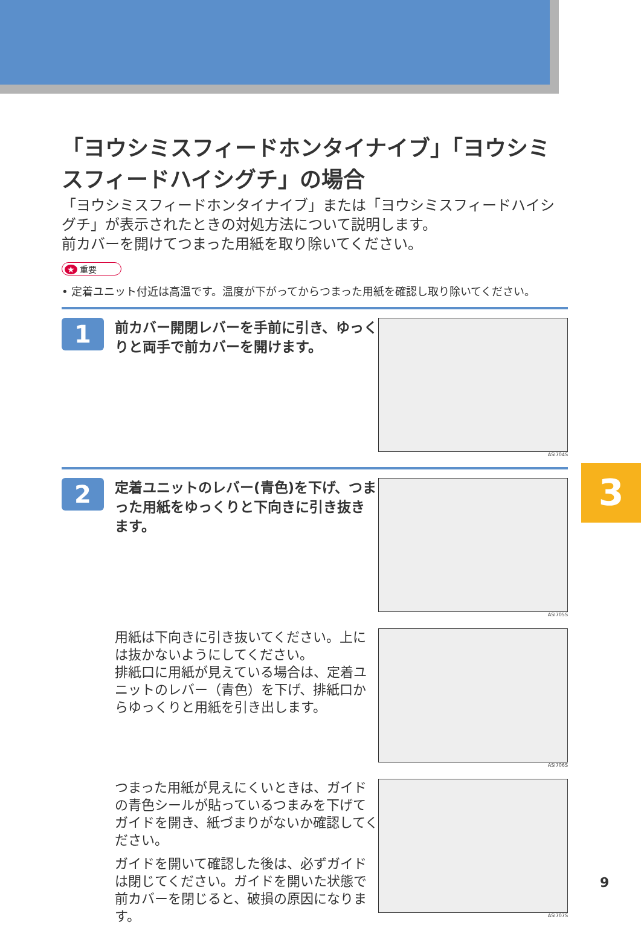3
「ヨウシミスフィードホンタイナイブ」「ヨウシミスフィードハイシグチ」の場合
「ヨウシミスフィードホンタイナイブ」または「ヨウシミスフィードハイシグチ」が表示されたときの対処方法について説明します。
前カバーを開けてつまった用紙を取り除いてください。
★ 重要
• 定着ユニット付近は高温です。温度が下がってからつまった用紙を確認し取り除いてください。
1
前カバー開閉レバーを手前に引き、ゆっくりと両手で前カバーを開けます。
ASI704S
2
定着ユニットのレバー(青色)を下げ、つまった用紙をゆっくりと下向きに引き抜きます。
ASI705S
用紙は下向きに引き抜いてください。上には抜かないようにしてください。
排紙口に用紙が見えている場合は、定着ユニットのレバー（青色）を下げ、排紙口からゆっくりと用紙を引き出します。
ASI706S
つまった用紙が見えにくいときは、ガイドの青色シールが貼っているつまみを下げてガイドを開き、紙づまりがないか確認してください。
ガイドを開いて確認した後は、必ずガイドは閉じてください。ガイドを開いた状態で前カバーを閉じると、破損の原因になります。
ASI707S
9